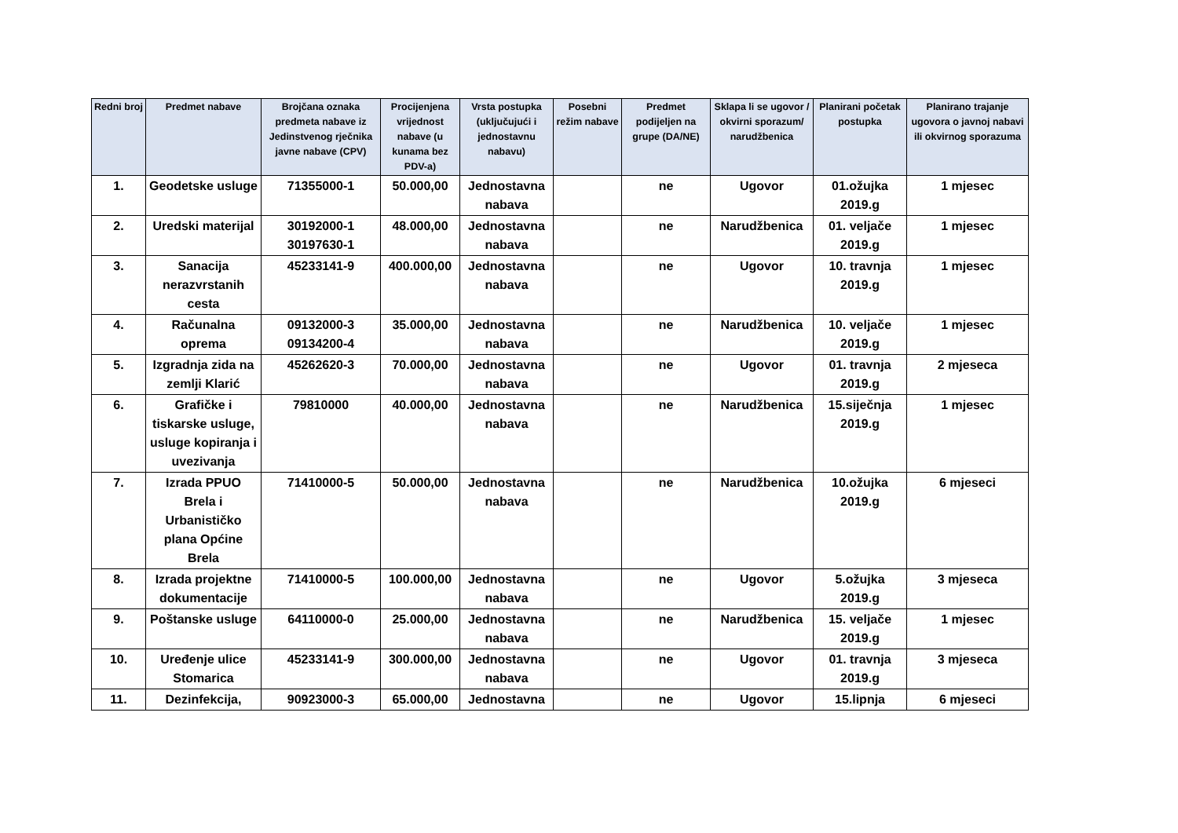| Redni broj | Predmet nabave | Brojčana oznaka predmeta nabave iz Jedinstvenog rječnika javne nabave (CPV) | Procijenjena vrijednost nabave (u kunama bez PDV-a) | Vrsta postupka (uključujući i jednostavnu nabavu) | Posebni režim nabave | Predmet podijeljen na grupe (DA/NE) | Sklapa li se ugovor / okvirni sporazum/ narudžbenica | Planirani početak postupka | Planirano trajanje ugovora o javnoj nabavi ili okvirnog sporazuma |
| --- | --- | --- | --- | --- | --- | --- | --- | --- | --- |
| 1. | Geodetske usluge | 71355000-1 | 50.000,00 | Jednostavna nabava | | ne | Ugovor | 01.ožujka 2019.g | 1 mjesec |
| 2. | Uredski materijal | 30192000-1 30197630-1 | 48.000,00 | Jednostavna nabava | | ne | Narudžbenica | 01. veljače 2019.g | 1 mjesec |
| 3. | Sanacija nerazvrstanih cesta | 45233141-9 | 400.000,00 | Jednostavna nabava | | ne | Ugovor | 10. travnja 2019.g | 1 mjesec |
| 4. | Računalna oprema | 09132000-3 09134200-4 | 35.000,00 | Jednostavna nabava | | ne | Narudžbenica | 10. veljače 2019.g | 1 mjesec |
| 5. | Izgradnja zida na zemlji Klarić | 45262620-3 | 70.000,00 | Jednostavna nabava | | ne | Ugovor | 01. travnja 2019.g | 2 mjeseca |
| 6. | Grafičke i tiskarske usluge, usluge kopiranja i uvezivanja | 79810000 | 40.000,00 | Jednostavna nabava | | ne | Narudžbenica | 15.siječnja 2019.g | 1 mjesec |
| 7. | Izrada PPUO Brela i Urbanističko plana Općine Brela | 71410000-5 | 50.000,00 | Jednostavna nabava | | ne | Narudžbenica | 10.ožujka 2019.g | 6 mjeseci |
| 8. | Izrada projektne dokumentacije | 71410000-5 | 100.000,00 | Jednostavna nabava | | ne | Ugovor | 5.ožujka 2019.g | 3 mjeseca |
| 9. | Poštanske usluge | 64110000-0 | 25.000,00 | Jednostavna nabava | | ne | Narudžbenica | 15. veljače 2019.g | 1 mjesec |
| 10. | Uređenje ulice Stomarica | 45233141-9 | 300.000,00 | Jednostavna nabava | | ne | Ugovor | 01. travnja 2019.g | 3 mjeseca |
| 11. | Dezinfekcija, | 90923000-3 | 65.000,00 | Jednostavna | | ne | Ugovor | 15.lipnja | 6 mjeseci |